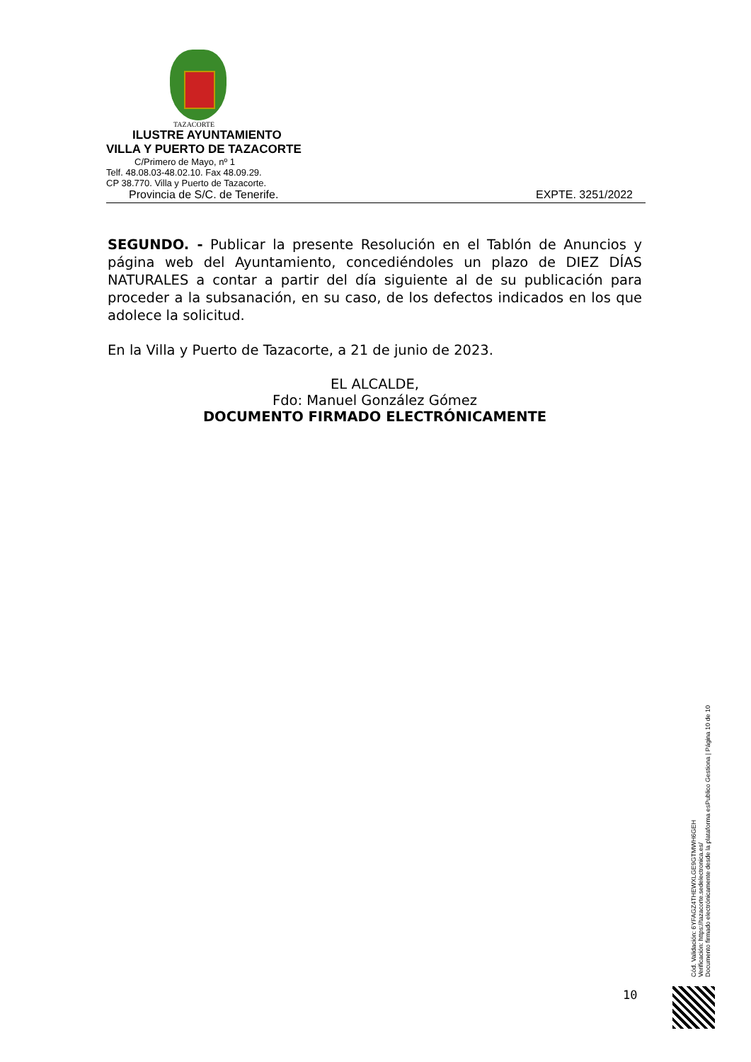TAZACORTE
ILUSTRE AYUNTAMIENTO
VILLA Y PUERTO DE TAZACORTE
C/Primero de Mayo, nº 1
Telf. 48.08.03-48.02.10. Fax 48.09.29.
CP 38.770. Villa y Puerto de Tazacorte.
Provincia de S/C. de Tenerife. EXPTE. 3251/2022
SEGUNDO. - Publicar la presente Resolución en el Tablón de Anuncios y página web del Ayuntamiento, concediéndoles un plazo de DIEZ DÍAS NATURALES a contar a partir del día siguiente al de su publicación para proceder a la subsanación, en su caso, de los defectos indicados en los que adolece la solicitud.
En la Villa y Puerto de Tazacorte, a 21 de junio de 2023.
EL ALCALDE,
Fdo: Manuel González Gómez
DOCUMENTO FIRMADO ELECTRÓNICAMENTE
Cód. Validación: 6YFAGZ4THEWXLGE9GTMWH6GEH
Verificación: https://tazacorte.sedelectronica.es/
Documento firmado electrónicamente desde la plataforma esPublico Gestiona | Página 10 de 10
10